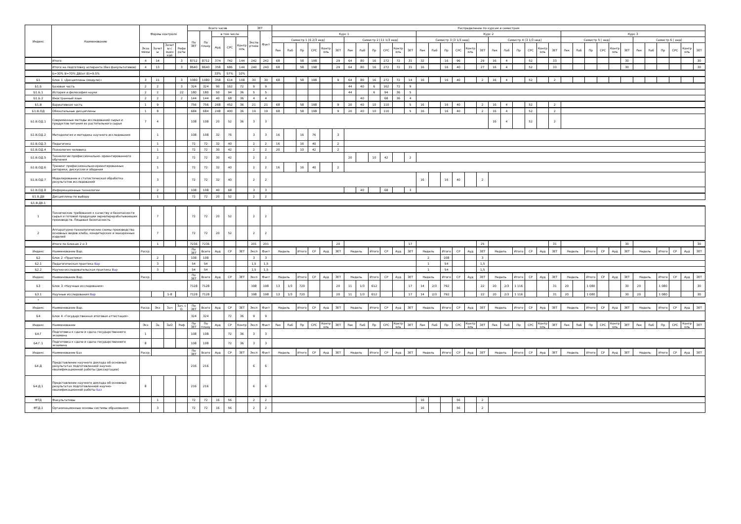| Индекс | Наименование | Формы контроля | | | | Всего часов | | | | | ЗЕТ | | Распределение по курсам и семестрам | | | | | | | | | | | | | | | | | | | | | | | | | | | | | | | | | | | |
| --- | --- | --- | --- | --- | --- | --- | --- | --- | --- | --- | --- | --- | --- | --- | --- | --- | --- | --- | --- | --- | --- | --- | --- | --- | --- | --- | --- | --- | --- | --- | --- | --- | --- | --- | --- | --- | --- | --- | --- | --- | --- | --- | --- | --- | --- | --- | --- | --- |
| | | | | | | По ЗЕТ | По плану | в том числе | | | Экспе ртное | Факт | Курс 1 | | | | | | | | | | | | Курс 2 | | | | | | | | | | | | Курс 3 | | | | | | | | | | | |
| | | | | | | | | Ауд | СРС | Контр оль | | | Семестр 1 [6 2/3 нед] | | | | | | Семестр 2 [11 1/3 нед] | | | | | | Семестр 3 [3 1/3 нед] | | | | | | Семестр 4 [3 1/3 нед] | | | | | | Семестр 5 [ нед] | | | | | | Семестр 6 [ нед] | | | | | |
| | | Экза мены | Зачет ы | Зачет ы с оцен кой | Рефе раты | | | | | | | | Лек | Лаб | Пр | СРС | Контр оль | ЗЕТ | Лек | Лаб | Пр | СРС | Контр оль | ЗЕТ | Лек | Лаб | Пр | СРС | Контр оль | ЗЕТ | Лек | Лаб | Пр | СРС | Контр оль | ЗЕТ | Лек | Лаб | Пр | СРС | Контр оль | ЗЕТ | Лек | Лаб | Пр | СРС | Контр оль | ЗЕТ |
| | Итого | 4 | 14 | | 3 | 8712 | 8712 | 374 | 742 | 144 | 242 | 242 | 68 | | 58 | 198 | | 29 | 64 | 80 | 16 | 272 | 72 | 31 | 32 | | 16 | 96 | | 29 | 16 | 4 | | 52 | | 33 | | | | | | 30 | | | | | | 30 |
| | Итого на подготовку аспиранта (без факультативов) | 4 | 13 | | 3 | 8640 | 8640 | 358 | 686 | 144 | 240 | 240 | 68 | | 58 | 198 | | 29 | 64 | 80 | 16 | 272 | 72 | 31 | 16 | | 16 | 40 | | 27 | 16 | 4 | | 52 | | 33 | | | | | | 30 | | | | | | 30 |
| | Б=30% В=70% ДВ(от В)=9.5% | | | | | | | 33% | 57% | 10% | | | | | | | | | | | | | | | | | | | | | | | | | | | | | | | | | | | | | | |
| Б1 | Блок 1 «Дисциплины (модули)» | 3 | 11 | | 3 | 1080 | 1080 | 358 | 614 | 108 | 30 | 30 | 68 | | 58 | 198 | | 9 | 64 | 80 | 16 | 272 | 72 | 14 | 16 | | 16 | 40 | | 2 | 16 | 4 | | 52 | | 2 | | | | | | | | | | | | |
| Б1.Б | Базовая часть | 2 | 2 | | 3 | 324 | 324 | 90 | 162 | 72 | 9 | 9 | | | | | | | 44 | 40 | 6 | 162 | 72 | 9 | | | | | | | | | | | | | | | | | | | | | | | | |
| Б1.Б.1 | История и философия науки | 2 | 2 | | 22 | 180 | 180 | 50 | 94 | 36 | 5 | 5 | | | | | | | 44 | | 6 | 94 | 36 | 5 | | | | | | | | | | | | | | | | | | | | | | | | |
| Б1.Б.2 | Иностранный язык | 2 | 2 | | 2 | 144 | 144 | 40 | 68 | 36 | 4 | 4 | | | | | | | | 40 | | 68 | 36 | 4 | | | | | | | | | | | | | | | | | | | | | | | | |
| Б1.В | Вариативная часть | 1 | 9 | | | 756 | 756 | 268 | 452 | 36 | 21 | 21 | 68 | | 58 | 198 | | 9 | 20 | 40 | 10 | 110 | | 5 | 16 | | 16 | 40 | | 2 | 16 | 4 | | 52 | | 2 | | | | | | | | | | | | |
| Б1.В.ОД | Обязательные дисциплины | 1 | 8 | | | 684 | 684 | 248 | 400 | 36 | 19 | 19 | 68 | | 58 | 198 | | 9 | 20 | 40 | 10 | 110 | | 5 | 16 | | 16 | 40 | | 2 | 16 | 4 | | 52 | | 2 | | | | | | | | | | | | |
| Б1.В.ОД.1 | Современные методы исследований сырья и продуктов питания из растительного сырья | 7 | 4 | | | 108 | 108 | 20 | 52 | 36 | 3 | 3 | | | | | | | | | | | | | | | | | | | 16 | 4 | | 52 | | 2 | | | | | | | | | | | | |
| Б1.В.ОД.2 | Методология и методика научного исследования | | 1 | | | 108 | 108 | 32 | 76 | | 3 | 3 | 16 | | 16 | 76 | | 3 | | | | | | | | | | | | | | | | | | | | | | | | | | | | | | |
| Б1.В.ОД.3 | Педагогика | | 1 | | | 72 | 72 | 32 | 40 | | 2 | 2 | 16 | | 16 | 40 | | 2 | | | | | | | | | | | | | | | | | | | | | | | | | | | | | | |
| Б1.В.ОД.4 | Психология человека | | 1 | | | 72 | 72 | 30 | 42 | | 2 | 2 | 20 | | 10 | 42 | | 2 | | | | | | | | | | | | | | | | | | | | | | | | | | | | | | |
| Б1.В.ОД.5 | Технологии профессионально- ориентированного обучения | | 2 | | | 72 | 72 | 30 | 42 | | 2 | 2 | | | | | | | 20 | | 10 | 42 | | 2 | | | | | | | | | | | | | | | | | | | | | | | | |
| Б1.В.ОД.6 | Тренинг профессионально-ориентированных риторики, дискуссии и общения | | 1 | | | 72 | 72 | 32 | 40 | | 2 | 2 | 16 | | 16 | 40 | | 2 | | | | | | | | | | | | | | | | | | | | | | | | | | | | | | |
| Б1.В.ОД.7 | Моделирование и статистическая обработка результатов исследований | | 3 | | | 72 | 72 | 32 | 40 | | 2 | 2 | | | | | | | | | | | | | 16 | | 16 | 40 | | 2 | | | | | | | | | | | | | | | | | | |
| Б1.В.ОД.8 | Информационные технологии | | 2 | | | 108 | 108 | 40 | 68 | | 3 | 3 | | | | | | | | 40 | | 68 | | 3 | | | | | | | | | | | | | | | | | | | | | | | | |
| Б1.В.ДВ | Дисциплины по выбору | | 1 | | | 72 | 72 | 20 | 52 | | 2 | 2 | | | | | | | | | | | | | | | | | | | | | | | | | | | | | | | | | | | | |
| Б1.В.ДВ.1 | | | | | | | | | | | | | | | | | | | | | | | | | | | | | | | | | | | | | | | | | | | | | | | | |
| 1 | Технические требования к качеству и безопасности сырья и готовой продукции зерноперерабатываюших производств. Пищевая безопасность | | 7 | | | 72 | 72 | 20 | 52 | | 2 | 2 | | | | | | | | | | | | | | | | | | | | | | | | | | | | | | | | | | | | |
| 2 | Аппаратурно-технологические схемы производства основных видов хлеба, кондитерских и макаронных изделий | | 7 | | | 72 | 72 | 20 | 52 | | 2 | 2 | | | | | | | | | | | | | | | | | | | | | | | | | | | | | | | | | | | | |
| | Итого по Блокам 2 и 3 | | 1 | | | 7236 | 7236 | | | | 201 | 201 | | | | | | 20 | | | | | | 17 | | | | | | 25 | | | | | | 31 | | | | | | 30 | | | | | | 30 |
| Индекс | Наименование Вар. | Расср. | | | | По ЗЕТ | Всего | Ауд | СР | ЗЕТ | Эксп | Факт | Недель | | Итого | СР | Ауд | ЗЕТ | Недель | | Итого | СР | Ауд | ЗЕТ | Недель | | Итого | СР | Ауд | ЗЕТ | Недель | | Итого | СР | Ауд | ЗЕТ | Недель | | Итого | СР | Ауд | ЗЕТ | Недель | | Итого | СР | Ауд | ЗЕТ |
| Б2 | Блок 2 «Практики» | | 2 | | | 108 | 108 | | | | 3 | 3 | | | | | | | | | | | | | 2 | | 108 | | | 3 | | | | | | | | | | | | | | | | | | |
| Б2.1 | Педагогическая практика Вар | | 3 | | | 54 | 54 | | | | 1,5 | 1,5 | | | | | | | | | | | | | 1 | | 54 | | | 1,5 | | | | | | | | | | | | | | | | | | |
| Б2.2 | Научно-исследовательская практика Вар | | 3 | | | 54 | 54 | | | | 1,5 | 1,5 | | | | | | | | | | | | | 1 | | 54 | | | 1,5 | | | | | | | | | | | | | | | | | | |
| Индекс | Наименование Вар. | Расср. | | | | По ЗЕТ | Всего | Ауд | СР | ЗЕТ | Эксп | Факт | Недель | | Итого | СР | Ауд | ЗЕТ | Недель | | Итого | СР | Ауд | ЗЕТ | Недель | | Итого | СР | Ауд | ЗЕТ | Недель | | Итого | СР | Ауд | ЗЕТ | Недель | | Итого | СР | Ауд | ЗЕТ | Недель | | Итого | СР | Ауд | ЗЕТ |
| Б3 | Блок 3 «Научные исследования» | | | | | 7128 | 7128 | | | | 198 | 198 | 13 | 1/3 | 720 | | | 20 | 11 | 1/3 | 612 | | | 17 | 14 | 2/3 | 792 | | | 22 | 20 | 2/3 | 1 116 | | | 31 | 20 | | 1 080 | | | 30 | 20 | | 1 080 | | | 30 |
| Б3.1 | Научные исследования Вар | | | 1-8 | | 7128 | 7128 | | | | 198 | 198 | 13 | 1/3 | 720 | | | 20 | 11 | 1/3 | 612 | | | 17 | 14 | 2/3 | 792 | | | 22 | 20 | 2/3 | 1 116 | | | 31 | 20 | | 1 080 | | | 30 | 20 | | 1 080 | | | 30 |
| * | | | | | | | | | | | | | | | | | | | | | | | | | | | | | | | | | | | | | | | | | | | | | | | | |
| Индекс | Наименование Вар. | Расср. | Экз | Зач | Зач. с О. | По ЗЕТ | Всего | Ауд | СР | ЗЕТ | Эксп | Факт | Недель | | Итого | СР | Ауд | ЗЕТ | Недель | | Итого | СР | Ауд | ЗЕТ | Недель | | Итого | СР | Ауд | ЗЕТ | Недель | | Итого | СР | Ауд | ЗЕТ | Недель | | Итого | СР | Ауд | ЗЕТ | Недель | | Итого | СР | Ауд | ЗЕТ |
| Б4 | Блок 4 «Государственная итоговая аттестация» | | | | | 324 | 324 | | 72 | 36 | 9 | 9 | | | | | | | | | | | | | | | | | | | | | | | | | | | | | | | | | | | | |
| Индекс | Наименование | Экз | За | ЗаО | Реф | По ЗЕТ | По плану | Ауд | СР | Контр | Эксп | Факт | Лек | Лаб | Пр | СРС | Контр оль | ЗЕТ | Лек | Лаб | Пр | СРС | Контр оль | ЗЕТ | Лек | Лаб | Пр | СРС | Контр оль | ЗЕТ | Лек | Лаб | Пр | СРС | Контр оль | ЗЕТ | Лек | Лаб | Пр | СРС | Контр оль | ЗЕТ | Лек | Лаб | Пр | СРС | Контр оль | ЗЕТ |
| Б4.Г | Подготовка к сдаче и сдача государственного экзамена | 1 | | | | 108 | 108 | | 72 | 36 | 3 | 3 | | | | | | | | | | | | | | | | | | | | | | | | | | | | | | | | | | | | |
| Б4.Г.1 | Подготовка к сдаче и сдача государственного экзамена | 8 | | | | 108 | 108 | | 72 | 36 | 3 | 3 | | | | | | | | | | | | | | | | | | | | | | | | | | | | | | | | | | | | |
| Индекс | Наименование Баз | Расср. | | | | По ЗЕТ | Всего | Ауд | СР | ЗЕТ | Эксп | Факт | Недель | | Итого | СР | Ауд | ЗЕТ | Недель | | Итого | СР | Ауд | ЗЕТ | Недель | | Итого | СР | Ауд | ЗЕТ | Недель | | Итого | СР | Ауд | ЗЕТ | Недель | | Итого | СР | Ауд | ЗЕТ | Недель | | Итого | СР | Ауд | ЗЕТ |
| Б4.Д | Представление научного доклада об основных результатах подготовленной научно-квалификационной работы (диссертации) | | | | | 216 | 216 | | | | 6 | 6 | | | | | | | | | | | | | | | | | | | | | | | | | | | | | | | | | | | | |
| Б4.Д.1 | Представление научного доклада об основных результатах подготовленной научно-квалификационной работы Баз | 8 | | | | 216 | 216 | | | | 6 | 6 | | | | | | | | | | | | | | | | | | | | | | | | | | | | | | | | | | | | |
| ФТД | Факультативы | | 1 | | | 72 | 72 | 16 | 56 | | 2 | 2 | | | | | | | | | | | | | 16 | | | 56 | | 2 | | | | | | | | | | | | | | | | | | |
| ФТД.1 | Организационные основы системы образования | | 3 | | | 72 | 72 | 16 | 56 | | 2 | 2 | | | | | | | | | | | | | 16 | | | 56 | | 2 | | | | | | | | | | | | | | | | | | |